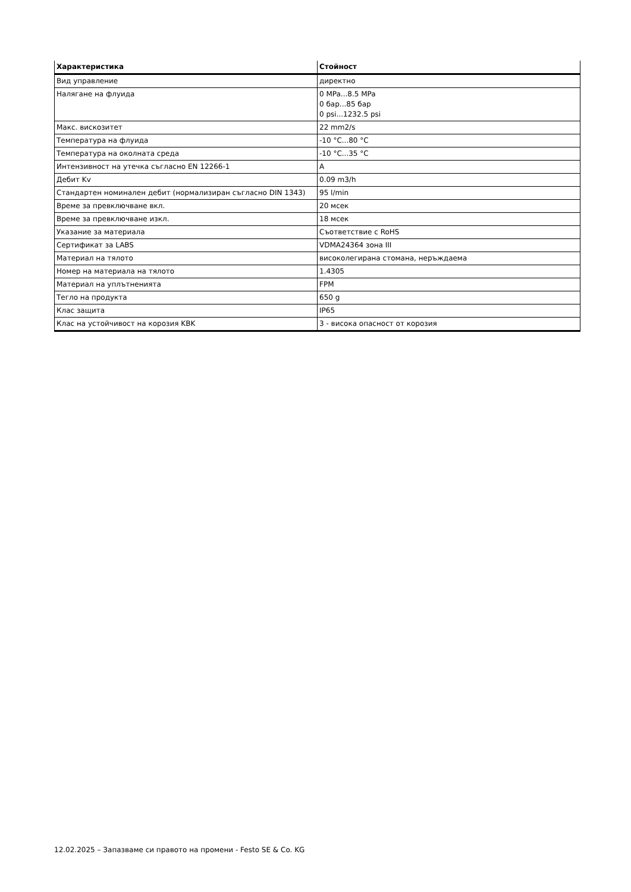| Характеристика | Стойност |
| --- | --- |
| Вид управление | директно |
| Налягане на флуида | 0 MPa...8.5 MPa 0 бар...85 бар 0 psi...1232.5 psi |
| Макс. вискозитет | 22 mm2/s |
| Температура на флуида | -10 °C...80 °C |
| Температура на околната среда | -10 °C...35 °C |
| Интензивност на утечка съгласно EN 12266-1 | A |
| Дебит Kv | 0.09 m3/h |
| Стандартен номинален дебит (нормализиран съгласно DIN 1343) | 95 l/min |
| Време за превключване вкл. | 20 мсек |
| Време за превключване изкл. | 18 мсек |
| Указание за материала | Съответствие с RoHS |
| Сертификат за LABS | VDMA24364 зона III |
| Материал на тялото | високолегирана стомана, неръждаема |
| Номер на материала на тялото | 1.4305 |
| Материал на уплътненията | FPM |
| Тегло на продукта | 650 g |
| Клас защита | IP65 |
| Клас на устойчивост на корозия KBK | 3 - висока опасност от корозия |
12.02.2025 – Запазваме си правото на промени - Festo SE & Co. KG